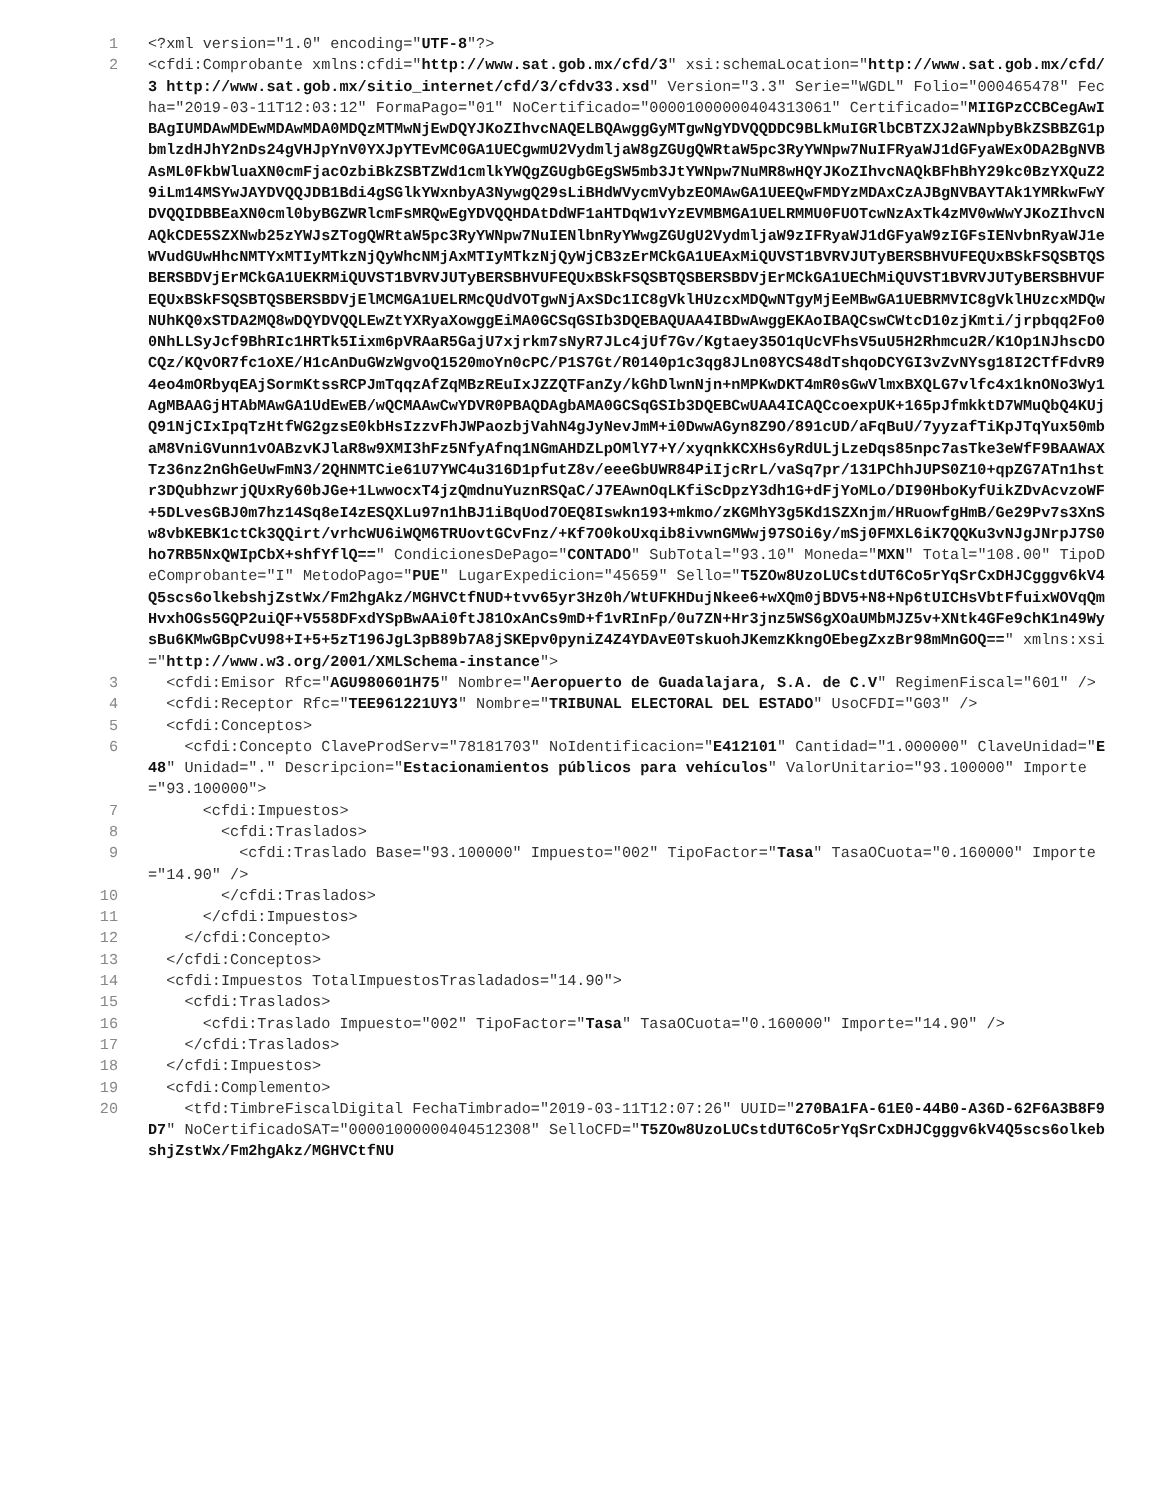1 <?xml version="1.0" encoding="UTF-8"?>
2 <cfdi:Comprobante xmlns:cfdi="http://www.sat.gob.mx/cfd/3" xsi:schemaLocation="http://www.sat.gob.mx/cfd/3 http://www.sat.gob.mx/sitio_internet/cfd/3/cfdv33.xsd" Version="3.3" Serie="WGDL" Folio="000465478" Fecha="2019-03-11T12:03:12" FormaPago="01" NoCertificado="00001000000404313061" Certificado="MIIGPzCCBCegAwIBAgIUMDAwMDEwMDAwMDA0MDQzMTMwNjEwDQYJKoZIhvcNAQELBQAwggGyMTgwNgYDVQQDDC9BLkMuIGRlbCBTZXJ2aWNpbyBkZSBBZG1pbmlzdHJhY2nDs24gVHJpYnV0YXJpYTEvMC0GA1UECgwmU2VydmljaW8gZGUgQWRtaW5pc3RyYWNpw7NuIFRyaWJ1dGFyaWExODA2BgNVBAsML0FkbWluaXN0cmFjacOzbiBkZSBTZWd1cmlkYWQgZGUgbGEgSW5mb3JtYWNpw7NuMR8wHQYJKoZIhvcNAQkBFhBhY29kc0BzYXQuZ29iLm14MSYwJAYDVQQJDB1Bdi4gSGlkYWxnbyA3NywgQ29sLiBHdWVycmVybzEOMAwGA1UEEQwFMDYzMDAxCzAJBgNVBAYTAk1YMRkwFwYDVQQIDBBEaXN0cml0byBGZWRlcmFsMRQwEgYDVQQHDAtDdWF1aHTDqW1vYzEVMBMGA1UELRMMU0FUOTcwNzAxTk4zMV0wWwYJKoZIhvcNAQkCDE5SZXNwb25zYWJsZTogQWRtaW5pc3RyYWNpw7NuIENlbnRyYWwgZGUgU2VydmljaW9zIFRyaWJ1dGFyaW9zIGFsIENvbnRyaWJ1eWVudGUwHhcNMTYxMTIyMTkzNjQyWhcNMjAxMTIyMTkzNjQyWjCB3zErMCkGA1UEAxMiQUVST1BVRVJUTyBERSBHVUFEQUxBSkFSQSBTQSBERSBDVjErMCkGA1UEKRMiQUVST1BVRVJUTyBERSBHVUFEQUxBSkFSQSBTQSBERSBDVjErMCkGA1UEChMiQUVST1BVRVJUTyBERSBHVUFEQUxBSkFSQSBTQSBERSBDVjElMCMGA1UELRMcQUdVOTgwNjAxSDc1IC8gVklHUzcxMDQwNTgyMjEeMBwGA1UEBRMVIC8gVklHUzcxMDQwNUhKQ0xSTDA2MQ8wDQYDVQQLEwZtYXRyaXowggEiMA0GCSqGSIb3DQEBAQUAA4IBDwAwggEKAoIBAQCswCWtcD10zjKmti/jrpbqq2Fo00NhLLSyJcf9BhRIc1HRTk5Iixm6pVRAaR5GajU7xjrkm7sNyR7JLc4jUf7Gv/Kgtaey35O1qUcVFhsV5uU5H2Rhmcu2R/K1Op1NJhscDOCQz/KQvOR7fc1oXE/H1cAnDuGWzWgvoQ1520moYn0cPC/P1S7Gt/R0140p1c3qg8JLn08YCS48dTshqoDCYGI3vZvNYsg18I2CTfFdvR94eo4mORbyqEAjSormKtssRCPJmTqqzAfZqMBzREuIxJZZQTFanZy/kGhDlwnNjn+nMPKwDKT4mR0sGwVlmxBXQLG7vlfc4x1knONo3Wy1AgMBAAGjHTAbMAwGA1UdEwEB/wQCMAAwCwYDVR0PBAQDAgbAMA0GCSqGSIb3DQEBCwUAA4ICAQCcoexpUK+165pJfmkktD7WMuQbQ4KUjQ91NjCIxIpqTzHtfWG2gzsE0kbHsIzzvFhJWPaozbjVahN4gJyNevJmM+i0DwwAGyn8Z9O/891cUD/aFqBuU/7yyzafTiKpJTqYux50mbaM8VniGVunn1vOABzvKJlaR8w9XMI3hFz5NfyAfnq1NGmAHDZLpOMlY7+Y/xyqnkKCXHs6yRdULjLzeDqs85npc7asTke3eWfF9BAAWAXTz36nz2nGhGeUwFmN3/2QHNMTCie61U7YWC4u316D1pfutZ8v/eeeGbUWR84PiIjcRrL/vaSq7pr/131PChhJUPS0Z10+qpZG7ATn1hstr3DQubhzwrjQUxRy60bJGe+1LwwocxT4jzQmdnuYuznRSQaC/J7EAwnOqLKfiScDpzY3dh1G+dFjYoMLo/DI90HboKyfUikZDvAcvzoWF+5DLvesGBJ0m7hz14Sq8eI4zESQXLu97n1hBJ1iBqUod7OEQ8Iswkn193+mkmo/zKGMhY3g5Kd1SZXnjm/HRuowfgHmB/Ge29Pv7s3XnSw8vbKEBK1ctCk3QQirt/vrhcWU6iWQM6TRUovtGCvFnz/+Kf7O0koUxqib8ivwnGMWwj97SOi6y/mSj0FMXL6iK7QQKu3vNJgJNrpJ7S0ho7RB5NxQWIpCbX+shfYflQ==" CondicionesDePago="CONTADO" SubTotal="93.10" Moneda="MXN" Total="108.00" TipoDeComprobante="I" MetodoPago="PUE" LugarExpedicion="45659" Sello="T5ZOw8UzoLUCstdUT6Co5rYqSrCxDHJCgggv6kV4Q5scs6olkebshjZstWx/Fm2hgAkz/MGHVCtfNUD+tvv65yr3Hz0h/WtUFKHDujNkee6+wXQm0jBDV5+N8+Np6tUICHsVbtFfuixWOVqQmHvxhOGs5GQP2uiQF+V558DFxdYSpBwAAi0ftJ81OxAnCs9mD+f1vRInFp/0u7ZN+Hr3jnz5WS6gXOaUMbMJZ5v+XNtk4GFe9chK1n49WysBu6KMwGBpCvU98+I+5+5zT196JgL3pB89b7A8jSKEpv0pyniZ4Z4YDAvE0TskuohJKemzKkngOEbegZxzBr98mMnGOQ==" xmlns:xsi="http://www.w3.org/2001/XMLSchema-instance">
3 <cfdi:Emisor Rfc="AGU980601H75" Nombre="Aeropuerto de Guadalajara, S.A. de C.V" RegimenFiscal="601" />
4 <cfdi:Receptor Rfc="TEE961221UY3" Nombre="TRIBUNAL ELECTORAL DEL ESTADO" UsoCFDI="G03" />
5 <cfdi:Conceptos>
6 <cfdi:Concepto ClaveProdServ="78181703" NoIdentificacion="E412101" Cantidad="1.000000" ClaveUnidad="E48" Unidad="." Descripcion="Estacionamientos públicos para vehículos" ValorUnitario="93.100000" Importe="93.100000">
7 <cfdi:Impuestos>
8 <cfdi:Traslados>
9 <cfdi:Traslado Base="93.100000" Impuesto="002" TipoFactor="Tasa" TasaOCuota="0.160000" Importe="14.90" />
10 </cfdi:Traslados>
11 </cfdi:Impuestos>
12 </cfdi:Concepto>
13 </cfdi:Conceptos>
14 <cfdi:Impuestos TotalImpuestosTrasladados="14.90">
15 <cfdi:Traslados>
16 <cfdi:Traslado Impuesto="002" TipoFactor="Tasa" TasaOCuota="0.160000" Importe="14.90" />
17 </cfdi:Traslados>
18 </cfdi:Impuestos>
19 <cfdi:Complemento>
20 <tfd:TimbreFiscalDigital FechaTimbrado="2019-03-11T12:07:26" UUID="270BA1FA-61E0-44B0-A36D-62F6A3B8F9D7" NoCertificadoSAT="00001000000404512308" SelloCFD="T5ZOw8UzoLUCstdUT6Co5rYqSrCxDHJCgggv6kV4Q5scs6olkebshjZstWx/Fm2hgAkz/MGHVCtfNU